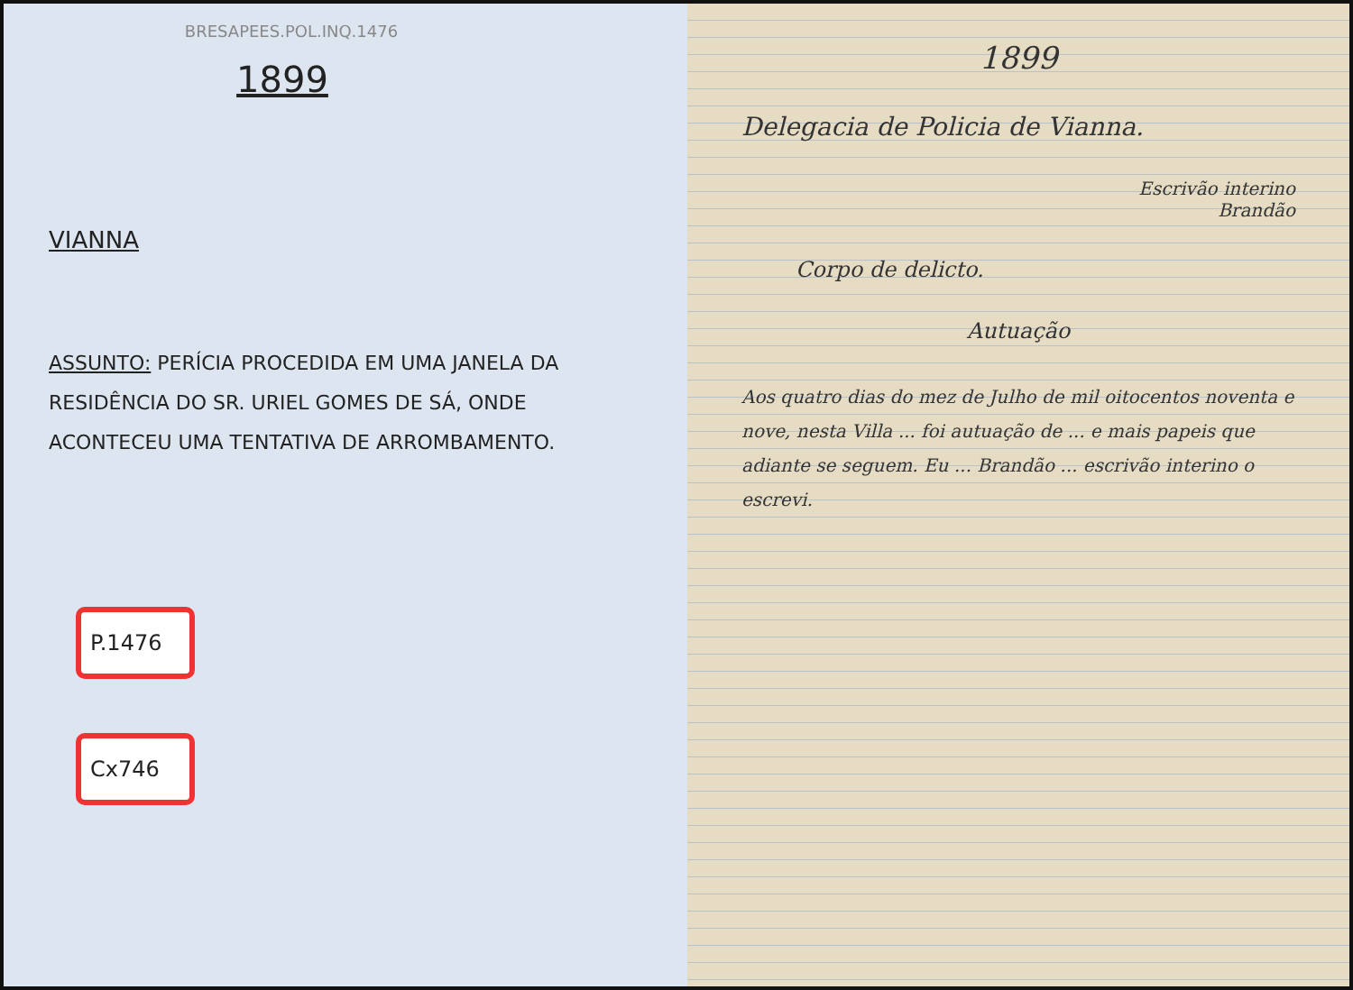BRESAPEES.POL.INQ.1476
1899
VIANNA
ASSUNTO: PERÍCIA PROCEDIDA EM UMA JANELA DA RESIDÊNCIA DO SR. URIEL GOMES DE SÁ, ONDE ACONTECEU UMA TENTATIVA DE ARROMBAMENTO.
P.1476
Cx746
1899
Delegacia de Policia de Vianna.
Escrivão interino
Brandão
Corpo de delicto.
Autuação
Aos quatro dias do mez de Julho de mil oitocentos noventa e nove, nesta Villa ... foi autuação de ... e mais papeis que adiante se seguem. Eu ... Brandão ... escrivão interino o escrevi.